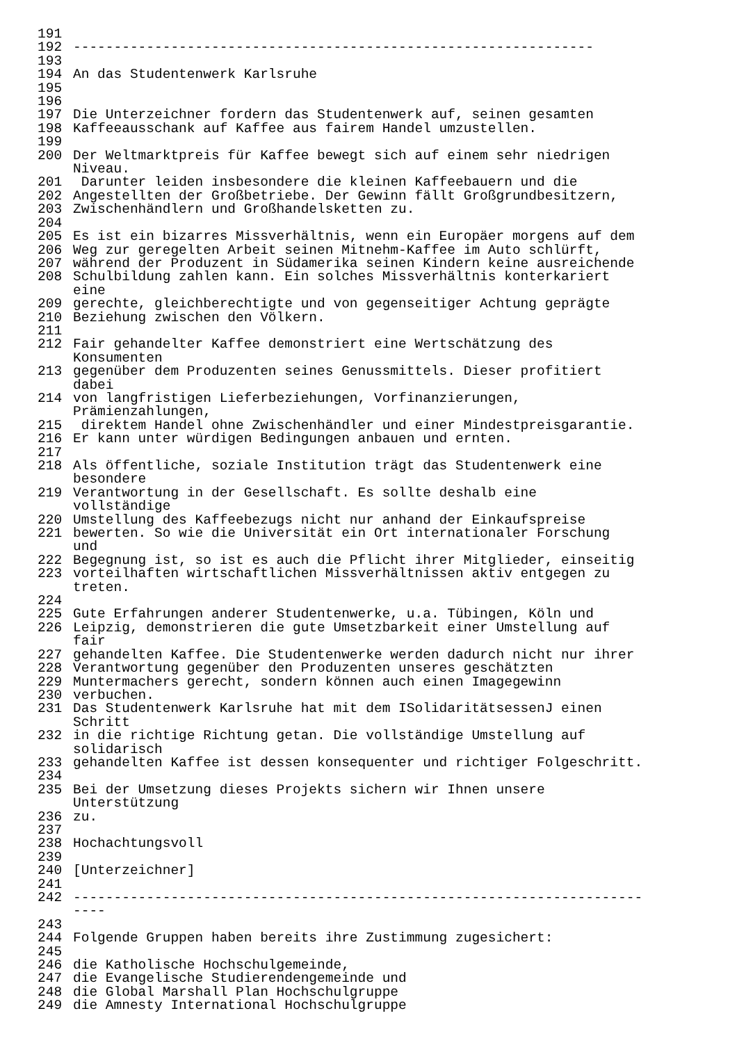191
192 ----------------------------------------------------------------
193
194 An das Studentenwerk Karlsruhe
195
196
197 Die Unterzeichner fordern das Studentenwerk auf, seinen gesamten
198 Kaffeeausschank auf Kaffee aus fairem Handel umzustellen.
199
200 Der Weltmarktpreis für Kaffee bewegt sich auf einem sehr niedrigen
Niveau.
201 Darunter leiden insbesondere die kleinen Kaffeebauern und die
202 Angestellten der Großbetriebe. Der Gewinn fällt Großgrundbesitzern,
203 Zwischenhändlern und Großhandelsketten zu.
204
205 Es ist ein bizarres Missverhältnis, wenn ein Europäer morgens auf dem
206 Weg zur geregelten Arbeit seinen Mitnehm-Kaffee im Auto schlürft,
207 während der Produzent in Südamerika seinen Kindern keine ausreichende
208 Schulbildung zahlen kann. Ein solches Missverhältnis konterkariert
eine
209 gerechte, gleichberechtigte und von gegenseitiger Achtung geprägte
210 Beziehung zwischen den Völkern.
211
212 Fair gehandelter Kaffee demonstriert eine Wertschätzung des
Konsumenten
213 gegenüber dem Produzenten seines Genussmittels. Dieser profitiert
dabei
214 von langfristigen Lieferbeziehungen, Vorfinanzierungen,
Prämienzahlungen,
215 direktem Handel ohne Zwischenhändler und einer Mindestpreisgarantie.
216 Er kann unter würdigen Bedingungen anbauen und ernten.
217
218 Als öffentliche, soziale Institution trägt das Studentenwerk eine
besondere
219 Verantwortung in der Gesellschaft. Es sollte deshalb eine
vollständige
220 Umstellung des Kaffeebezugs nicht nur anhand der Einkaufspreise
221 bewerten. So wie die Universität ein Ort internationaler Forschung
und
222 Begegnung ist, so ist es auch die Pflicht ihrer Mitglieder, einseitig
223 vorteilhaften wirtschaftlichen Missverhältnissen aktiv entgegen zu
treten.
224
225 Gute Erfahrungen anderer Studentenwerke, u.a. Tübingen, Köln und
226 Leipzig, demonstrieren die gute Umsetzbarkeit einer Umstellung auf
fair
227 gehandelten Kaffee. Die Studentenwerke werden dadurch nicht nur ihrer
228 Verantwortung gegenüber den Produzenten unseres geschätzten
229 Muntermachers gerecht, sondern können auch einen Imagegewinn
230 verbuchen.
231 Das Studentenwerk Karlsruhe hat mit dem ISolidaritätsessenJ einen
Schritt
232 in die richtige Richtung getan. Die vollständige Umstellung auf
solidarisch
233 gehandelten Kaffee ist dessen konsequenter und richtiger Folgeschritt.
234
235 Bei der Umsetzung dieses Projekts sichern wir Ihnen unsere
Unterstützung
236 zu.
237
238 Hochachtungsvoll
239
240 [Unterzeichner]
241
242 ----------------------------------------------------------------------
----
243
244 Folgende Gruppen haben bereits ihre Zustimmung zugesichert:
245
246 die Katholische Hochschulgemeinde,
247 die Evangelische Studierendengemeinde und
248 die Global Marshall Plan Hochschulgruppe
249 die Amnesty International Hochschulgruppe